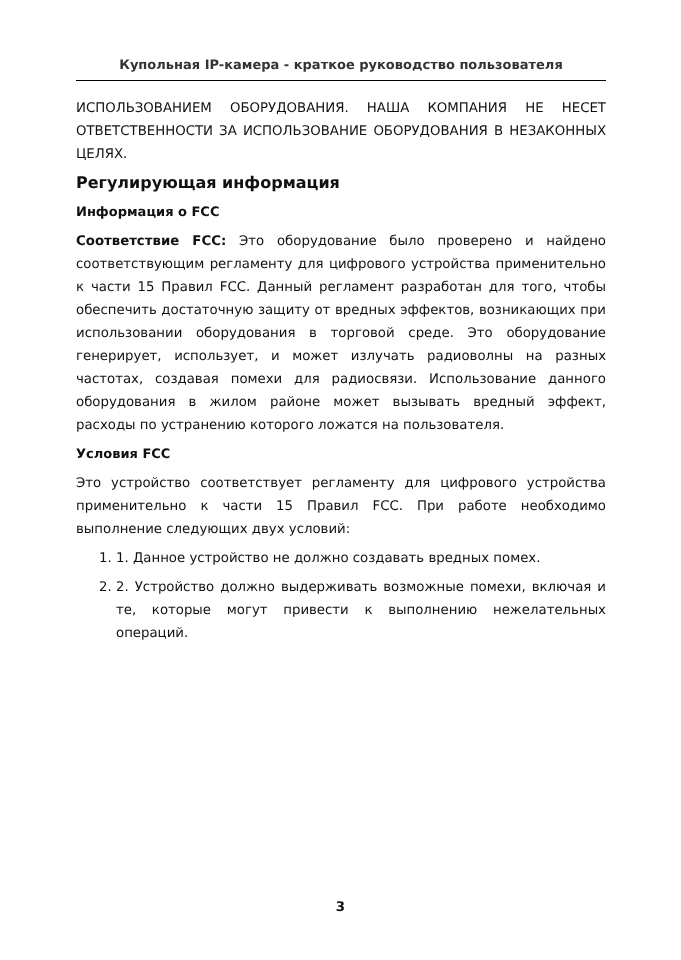Купольная IP-камера - краткое руководство пользователя
ИСПОЛЬЗОВАНИЕМ ОБОРУДОВАНИЯ. НАША КОМПАНИЯ НЕ НЕСЕТ ОТВЕТСТВЕННОСТИ ЗА ИСПОЛЬЗОВАНИЕ ОБОРУДОВАНИЯ В НЕЗАКОННЫХ ЦЕЛЯХ.
Регулирующая информация
Информация о FCC
Соответствие FCC: Это оборудование было проверено и найдено соответствующим регламенту для цифрового устройства применительно к части 15 Правил FCC. Данный регламент разработан для того, чтобы обеспечить достаточную защиту от вредных эффектов, возникающих при использовании оборудования в торговой среде. Это оборудование генерирует, использует, и может излучать радиоволны на разных частотах, создавая помехи для радиосвязи. Использование данного оборудования в жилом районе может вызывать вредный эффект, расходы по устранению которого ложатся на пользователя.
Условия FCC
Это устройство соответствует регламенту для цифрового устройства применительно к части 15 Правил FCC. При работе необходимо выполнение следующих двух условий:
1. 1. Данное устройство не должно создавать вредных помех.
2. 2. Устройство должно выдерживать возможные помехи, включая и те, которые могут привести к выполнению нежелательных операций.
3